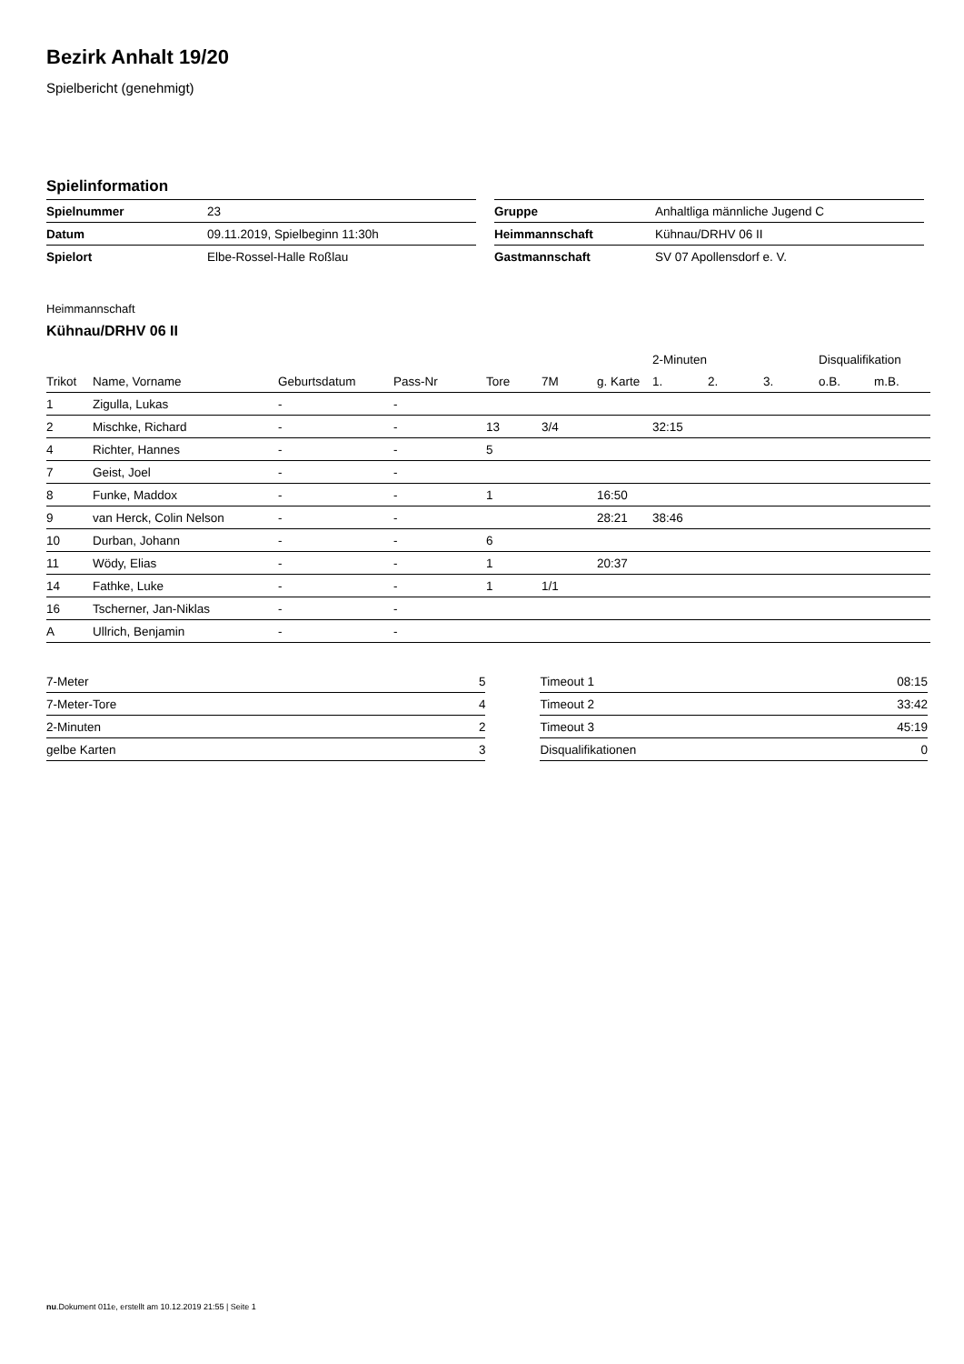Bezirk Anhalt 19/20
Spielbericht (genehmigt)
Spielinformation
| Spielnummer | 23 |
| Datum | 09.11.2019, Spielbeginn 11:30h |
| Spielort | Elbe-Rossel-Halle Roßlau |
| Gruppe | Anhaltliga männliche Jugend C |
| Heimmannschaft | Kühnau/DRHV 06 II |
| Gastmannschaft | SV 07 Apollensdorf e. V. |
Heimmannschaft
Kühnau/DRHV 06 II
| | | | | | | | 2-Minuten | | | Disqualifikation | |
| --- | --- | --- | --- | --- | --- | --- | --- | --- | --- | --- | --- |
| Trikot | Name, Vorname | Geburtsdatum | Pass-Nr | Tore | 7M | g. Karte | 1. | 2. | 3. | o.B. | m.B. |
| 1 | Zigulla, Lukas | - | - | | | | | | | | |
| 2 | Mischke, Richard | - | - | 13 | 3/4 | | 32:15 | | | | |
| 4 | Richter, Hannes | - | - | 5 | | | | | | | |
| 7 | Geist, Joel | - | - | | | | | | | | |
| 8 | Funke, Maddox | - | - | 1 | | 16:50 | | | | | |
| 9 | van Herck, Colin Nelson | - | - | | | 28:21 | 38:46 | | | | |
| 10 | Durban, Johann | - | - | 6 | | | | | | | |
| 11 | Wödy, Elias | - | - | 1 | | 20:37 | | | | | |
| 14 | Fathke, Luke | - | - | 1 | 1/1 | | | | | | |
| 16 | Tscherner, Jan-Niklas | - | - | | | | | | | | |
| A | Ullrich, Benjamin | - | - | | | | | | | | |
| 7-Meter | 5 |
| 7-Meter-Tore | 4 |
| 2-Minuten | 2 |
| gelbe Karten | 3 |
| Timeout 1 | 08:15 |
| Timeout 2 | 33:42 |
| Timeout 3 | 45:19 |
| Disqualifikationen | 0 |
nu.Dokument 011e, erstellt am 10.12.2019 21:55 | Seite 1